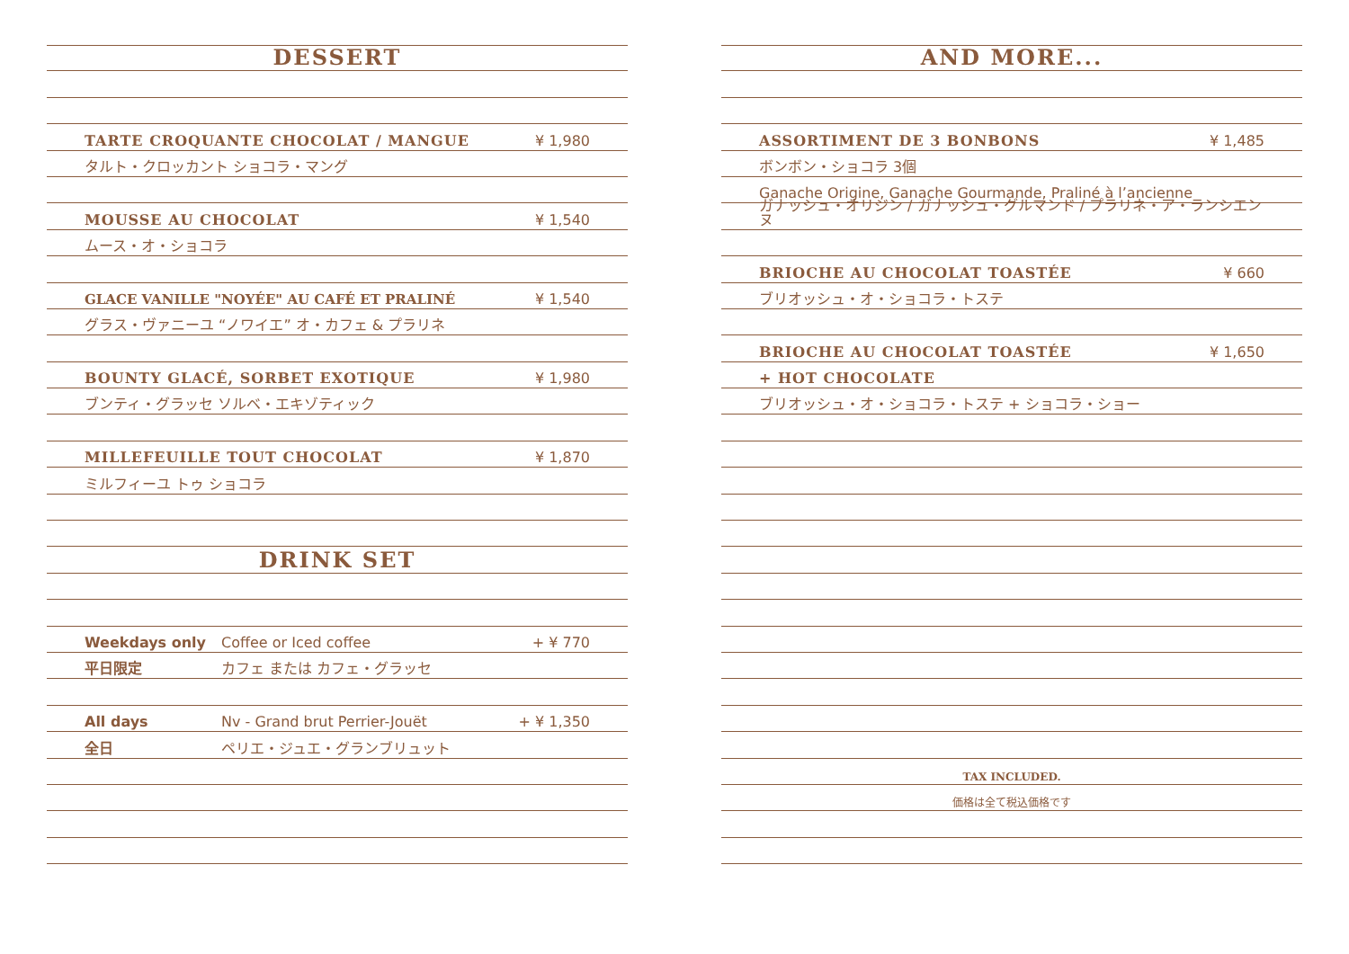DESSERT
TARTE CROQUANTE CHOCOLAT / MANGUE ¥ 1,980
タルト・クロッカント ショコラ・マング
MOUSSE AU CHOCOLAT ¥ 1,540
ムース・オ・ショコラ
GLACE VANILLE "NOYÉE" AU CAFÉ ET PRALINÉ ¥ 1,540
グラス・ヴァニーユ “ノワイエ” オ・カフェ & プラリネ
BOUNTY GLACÉ, SORBET EXOTIQUE ¥ 1,980
ブンティ・グラッセ ソルベ・エキゾティック
MILLEFEUILLE TOUT CHOCOLAT ¥ 1,870
ミルフィーユ トゥ ショコラ
DRINK SET
Weekdays only Coffee or Iced coffee + ¥ 770
平日限定 カフェ または カフェ・グラッセ
All days Nv - Grand brut Perrier-Jouët + ¥ 1,350
全日 ペリエ・ジュエ・グランブリュット
AND MORE...
ASSORTIMENT DE 3 BONBONS ¥ 1,485
ボンボン・ショコラ 3個
Ganache Origine, Ganache Gourmande, Praliné à l’ancienne
ガナッシュ・オリジン / ガナッシュ・グルマンド / プラリネ・ア・ランシエンヌ
BRIOCHE AU CHOCOLAT TOASTÉE ¥ 660
ブリオッシュ・オ・ショコラ・トステ
BRIOCHE AU CHOCOLAT TOASTÉE ¥ 1,650
+ HOT CHOCOLATE
ブリオッシュ・オ・ショコラ・トステ + ショコラ・ショー
TAX INCLUDED.
価格は全て税込価格です